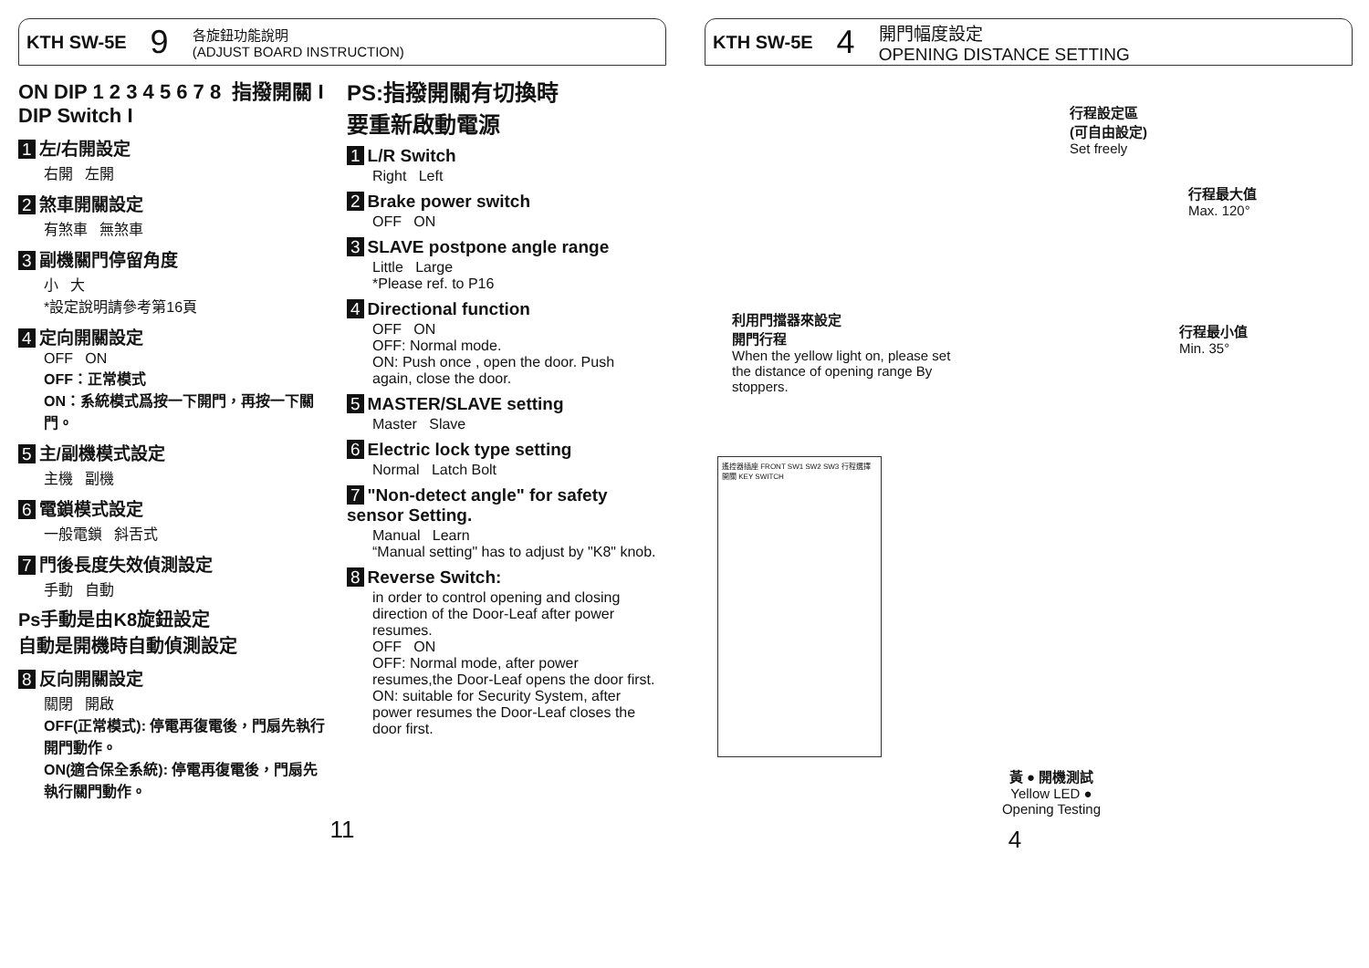KTH SW-5E 9 各旋鈕功能說明
(ADJUST BOARD INSTRUCTION)
ON DIP 1 2 3 4 5 6 7 8 指撥開關 I
DIP Switch I
1 左/右開設定
右開 左開
2 煞車開關設定
有煞車 無煞車
3 副機關門停留角度
小 大
*設定說明請參考第16頁
4 定向開關設定
OFF ON
OFF：正常模式
ON：系統模式爲按一下開門，再按一下關門。
5 主/副機模式設定
主機 副機
6 電鎖模式設定
一般電鎖 斜舌式
7 門後長度失效偵測設定
手動 自動
Ps手動是由K8旋鈕設定
自動是開機時自動偵測設定
8 反向開關設定
關閉 開啟
OFF(正常模式): 停電再復電後，門扇先執行開門動作。
ON(適合保全系統): 停電再復電後，門扇先執行關門動作。
PS:指撥開關有切換時
要重新啟動電源
1 L/R Switch
Right Left
2 Brake power switch
OFF ON
3 SLAVE postpone angle range
Little Large
*Please ref. to P16
4 Directional function
OFF ON
OFF: Normal mode.
ON: Push once , open the door. Push again, close the door.
5 MASTER/SLAVE setting
Master Slave
6 Electric lock type setting
Normal Latch Bolt
7 "Non-detect angle" for safety sensor Setting.
Manual Learn
“Manual setting" has to adjust by "K8" knob.
8 Reverse Switch:
in order to control opening and closing direction of the Door-Leaf after power resumes.
OFF ON
OFF: Normal mode, after power resumes,the Door-Leaf opens the door first.
ON: suitable for Security System, after power resumes the Door-Leaf closes the door first.
11
KTH SW-5E 4 開門幅度設定
OPENING DISTANCE SETTING
行程設定區
(可自由設定)
Set freely
行程最大值
Max. 120°
利用門擋器來設定
開門行程
When the yellow light on, please set the distance of opening range By stoppers.
行程最小值
Min. 35°
遙控器插座 FRONT SW1 SW2 SW3 行程選擇開關 KEY SWITCH
黃 ● 開機測試
Yellow LED ●
Opening Testing
4